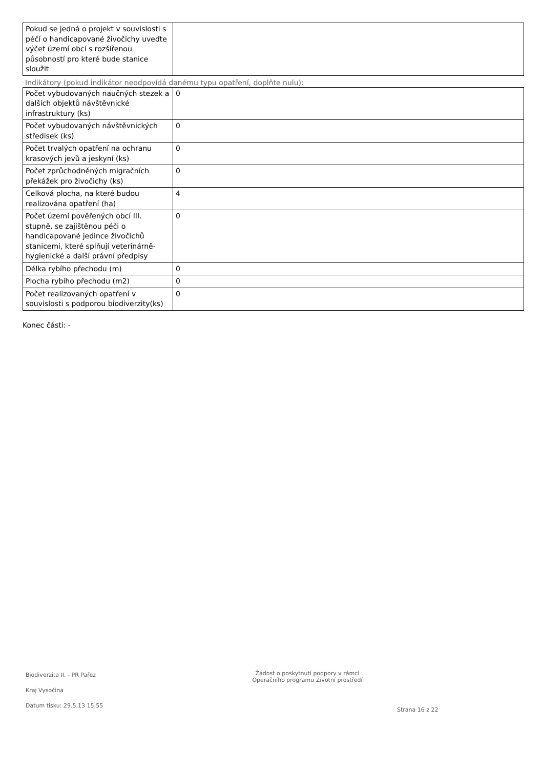| Pokud se jedná o projekt v souvislosti s péčí o handicapované živočichy uveďte výčet území obcí s rozšířenou působností pro které bude stanice sloužit | |
Indikátory (pokud indikátor neodpovídá danému typu opatření, doplňte nulu):
| Počet vybudovaných naučných stezek a dalších objektů návštěvnické infrastruktury (ks) | 0 |
| Počet vybudovaných návštěvnických středisek (ks) | 0 |
| Počet trvalých opatření na ochranu krasových jevů a jeskyní (ks) | 0 |
| Počet zprůchodněných migračních překážek pro živočichy (ks) | 0 |
| Celková plocha, na které budou realizována opatření (ha) | 4 |
| Počet území pověřených obcí III. stupně, se zajištěnou péči o handicapované jedince živočichů stanicemi, které splňují veterinárně-hygienické a další právní předpisy | 0 |
| Délka rybího přechodu (m) | 0 |
| Plocha rybího přechodu (m2) | 0 |
| Počet realizovaných opatření v souvislosti s podporou biodiverzity(ks) | 0 |
Konec části: -
Biodiverzita II. - PR Pařez
Kraj Vysočina
Datum tisku: 29.5.13 15:55
Žádost o poskytnutí podpory v rámci
Operačního programu Životní prostředí
Strana 16 z 22